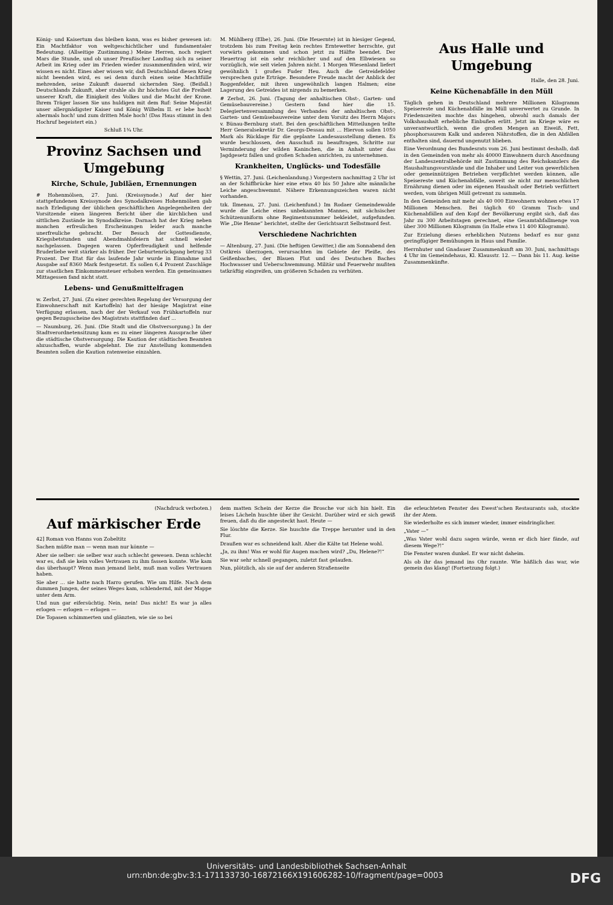König- und Kaisertum das bleiben kann, was es bisher gewesen ist: Ein Machtfaktor von weltgeschichtlicher und fundamentaler Bedeutung. (Allseitige Zustimmung.) Meine Herren, noch regiert Mars die Stunde, und ob unser Preußischer Landtag sich zu seiner Arbeit im Krieg oder im Frieden wieder zusammenfinden wird, wir wissen es nicht. Eines aber wissen wir, daß Deutschland diesen Krieg nicht beenden wird, es sei denn durch einen seine Machtfülle mehrenden, seine Zukunft dauernd sichernden Sieg. (Beifall.) Deutschlands Zukunft, aber strahle als ihr höchstes Gut die Freiheit unserer Kraft, die Einigkeit des Volkes und die Macht der Krone. Ihrem Träger lassen Sie uns huldigen mit dem Ruf: Seine Majestät unser allergnädigster Kaiser und König Wilhelm II. er lebe hoch! abermals hoch! und zum dritten Male hoch! (Das Haus stimmt in den Hochruf begeistert ein.)
Schluß 1¾ Uhr.
Provinz Sachsen und Umgebung
Kirche, Schule, Jubiläen, Ernennungen
# Hohenmölsen, 27. Juni. (Kreissynode.) Auf der hier stattgefundenen Kreissynode des Synodalkreises Hohenmölsen gab nach Erledigung der üblichen geschäftlichen Angelegenheiten der Vorsitzende einen längeren Bericht über die kirchlichen und sittlichen Zustände im Synodalkreise. Darnach hat der Krieg neben manchen erfreulichen Erscheinungen leider auch manche unerfreuliche gebracht. Der Besuch der Gottesdienste, Kriegsbetstunden und Abendmahlsfeiern hat schnell wieder nachgelassen. Dagegen waren Opferfreudigkeit und helfende Bruderliebe weit stärker als früher. Der Geburtenrückgang betrug 33 Prozent. Der Etat für das laufende Jahr wurde in Einnahme und Ausgabe auf 8360 Mark festgesetzt. Es sollen 6,4 Prozent Zuschläge zur staatlichen Einkommensteuer erhoben werden. Ein gemeinsames Mittagessen fand nicht statt.
Lebens- und Genußmittelfragen
w. Zerbst, 27. Juni. (Zu einer gerechten Regelung der Versorgung der Einwohnerschaft mit Kartoffeln) hat der hiesige Magistrat eine Verfügung erlassen, nach der der Verkauf von Frühkartoffeln nur gegen Bezugsscheine des Magistrats stattfinden darf ...
— Naumburg, 26. Juni. (Die Stadt und die Obstversorgung.) In der Stadtverordnetensitzung kam es zu einer längeren Aussprache über die städtische Obstversorgung. Die Kaution der städtischen Beamten abzuschaffen, wurde abgelehnt. Die zur Anstellung kommenden Beamten sollen die Kaution ratenweise einzahlen.
M. Mühlberg (Elbe), 26. Juni. (Die Heuernte) ist in hiesiger Gegend, trotzdem bis zum Freitag kein rechtes Erntewetter herrschte, gut vorwärts gekommen und schon jetzt zu Hälfte beendet. Der Heuertrag ist ein sehr reichlicher und auf den Elbwiesen so vorzüglich, wie seit vielen Jahren nicht. 1 Morgen Wiesenland liefert gewöhnlich 1 großes Fuder Heu. Auch die Getreidefelder versprechen gute Erträge. Besondere Freude macht der Anblick der Roggenfelder, mit ihren ungewöhnlich langen Halmen; eine Lagerung des Getreides ist nirgends zu bemerken.
# Zerbst, 26. Juni. (Tagung der anhaltischen Obst-, Garten- und Gemüsebauvereine.) Gestern fand hier die 15. Delegiertenversammlung des Verbandes der anhaltischen Obst-, Garten- und Gemüsebauvereine unter dem Vorsitz des Herrn Majors v. Bünau-Bernburg statt. Bei den geschäftlichen Mitteilungen teilte Herr Generalsekretär Dr. Georgs-Dessau mit ... Hiervon sollen 1050 Mark als Rücklage für die geplante Landesausstellung dienen. Es wurde beschlossen, den Ausschuß zu beauftragen, Schritte zur Verminderung der wilden Kaninchen, die in Anhalt unter das Jagdgesetz fallen und großen Schaden anrichten, zu unternehmen.
Krankheiten, Unglücks- und Todesfälle
§ Wettin, 27. Juni. (Leichenlandung.) Vorgestern nachmittag 2 Uhr ist an der Schiffbrücke hier eine etwa 40 bis 50 Jahre alte männliche Leiche angeschwemmt. Nähere Erkennungszeichen waren nicht vorhanden.
tzk. Ilmenau, 27. Juni. (Leichenfund.) Im Rodaer Gemeindewalde wurde die Leiche eines unbekannten Mannes, mit sächsischer Schützenuniform ohne Regimentsnummer bekleidet, aufgefunden. Wie „Die Henne“ berichtet, stellte der Gerichtsarzt Selbstmord fest.
Verschiedene Nachrichten
— Altenburg, 27. Juni. (Die heftigen Gewitter,) die am Sonnabend den Ostkreis überzogen, verursachten im Gebiete der Pleiße, des Geißenbaches, der Blauen Flut und des Deutschen Baches Hochwasser und Ueberschwemmung. Militär und Feuerwehr mußten tatkräftig eingreifen, um größeren Schaden zu verhüten.
Aus Halle und Umgebung
Halle, den 28. Juni.
Keine Küchenabfälle in den Müll
Täglich gehen in Deutschland mehrere Millionen Kilogramm Speisereste und Küchenabfälle im Müll unverwertet zu Grunde. In Friedenszeiten mochte das hingehen, obwohl auch damals der Volkshaushalt erhebliche Einbußen erlitt. Jetzt im Kriege wäre es unverantwortlich, wenn die großen Mengen an Eiweiß, Fett, phosphorsaurem Kalk und anderen Nährstoffen, die in den Abfällen enthalten sind, dauernd ungenutzt blieben.
Eine Verordnung des Bundesrats vom 26. Juni bestimmt deshalb, daß in den Gemeinden von mehr als 40000 Einwohnern durch Anordnung der Landeszentralbehörde mit Zustimmung des Reichskanzlers die Haushaltungsvorstände und die Inhaber und Leiter von gewerblichen oder gemeinnützigen Betrieben verpflichtet werden können, alle Speisereste und Küchenabfälle, soweit sie nicht zur menschlichen Ernährung dienen oder im eigenen Haushalt oder Betrieb verfüttert werden, vom übrigen Müll getrennt zu sammeln.
In den Gemeinden mit mehr als 40 000 Einwohnern wohnen etwa 17 Millionen Menschen. Bei täglich 60 Gramm Tisch- und Küchenabfällen auf den Kopf der Bevölkerung ergibt sich, daß das Jahr zu 300 Arbeitstagen gerechnet, eine Gesamtabfallmenge von über 300 Millionen Kilogramm (in Halle etwa 11 400 Kilogramm).
Zur Erzielung dieses erheblichen Nutzens bedarf es nur ganz geringfügiger Bemühungen in Haus und Familie.
Herrnhuter und Gnadauer Zusammenkunft am 30. Juni, nachmittags 4 Uhr im Gemeindehaus, Kl. Klausstr. 12. — Dann bis 11. Aug. keine Zusammenkünfte.
(Nachdruck verboten.)
Auf märkischer Erde
42] Roman von Hanns von Zobeltitz
Sachen müßte man — wenn man nur könnte —
Aber sie selber: sie selber war auch schlecht gewesen. Denn schlecht war es, daß sie kein volles Vertrauen zu ihm fassen konnte. Wie kam das überhaupt? Wenn man jemand liebt, muß man volles Vertrauen haben.
Sie aber ... sie hatte nach Harro gerufen. Wie um Hilfe. Nach dem dummen Jungen, der seines Weges kam, schlendernd, mit der Mappe unter dem Arm.
Und nun gar eifersüchtig. Nein, nein! Das nicht! Es war ja alles erlogen — erlogen — erlogen —
Die Topasen schimmerten und glänzten, wie sie so bei
dem matten Schein der Kerze die Brosche vor sich hin hielt. Ein leises Lächeln huschte über ihr Gesicht. Darüber wird er sich gewiß freuen, daß du die angesteckt hast. Heute —
Sie löschte die Kerze. Sie huschte die Treppe herunter und in den Flur.
Draußen war es schneidend kalt. Aber die Kälte tat Helene wohl.
„Ja, zu ihm! Was er wohl für Augen machen wird? „Du, Helene?!“
Sie war sehr schnell gegangen, zuletzt fast gelaufen.
Nun, plötzlich, als sie auf der anderen Straßenseite
die erleuchteten Fenster des Ewest'schen Restaurants sah, stockte ihr der Atem.
Sie wiederholte es sich immer wieder, immer eindringlicher.
„Vater —“
„Was Vater wohl dazu sagen würde, wenn er dich hier fände, auf diesem Wege?!“
Die Fenster waren dunkel. Er war nicht daheim.
Als ob ihr das jemand ins Ohr raunte. Wie häßlich das war, wie gemein das klang! (Fortsetzung folgt.)
Universitäts- und Landesbibliothek Sachsen-Anhalt
urn:nbn:de:gbv:3:1-171133730-16872166X191606282-10/fragment/page=0003 DFG